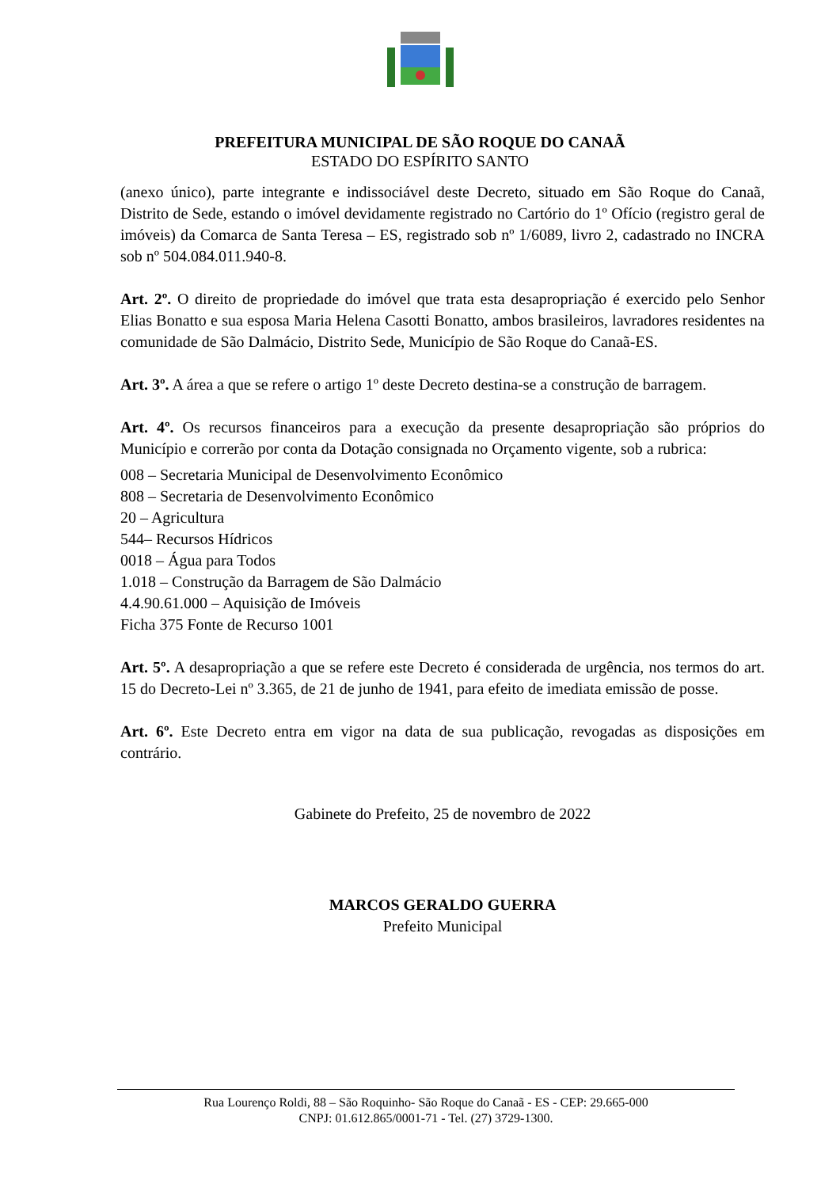PREFEITURA MUNICIPAL DE SÃO ROQUE DO CANAÃ
ESTADO DO ESPÍRITO SANTO
(anexo único), parte integrante e indissociável deste Decreto, situado em São Roque do Canaã, Distrito de Sede, estando o imóvel devidamente registrado no Cartório do 1º Ofício (registro geral de imóveis) da Comarca de Santa Teresa – ES, registrado sob nº 1/6089, livro 2, cadastrado no INCRA sob nº 504.084.011.940-8.
Art. 2º. O direito de propriedade do imóvel que trata esta desapropriação é exercido pelo Senhor Elias Bonatto e sua esposa Maria Helena Casotti Bonatto, ambos brasileiros, lavradores residentes na comunidade de São Dalmácio, Distrito Sede, Município de São Roque do Canaã-ES.
Art. 3º. A área a que se refere o artigo 1º deste Decreto destina-se a construção de barragem.
Art. 4º. Os recursos financeiros para a execução da presente desapropriação são próprios do Município e correrão por conta da Dotação consignada no Orçamento vigente, sob a rubrica:
008 – Secretaria Municipal de Desenvolvimento Econômico
808 – Secretaria de Desenvolvimento Econômico
20 – Agricultura
544– Recursos Hídricos
0018 – Água para Todos
1.018 – Construção da Barragem de São Dalmácio
4.4.90.61.000 – Aquisição de Imóveis
Ficha 375 Fonte de Recurso 1001
Art. 5º. A desapropriação a que se refere este Decreto é considerada de urgência, nos termos do art. 15 do Decreto-Lei nº 3.365, de 21 de junho de 1941, para efeito de imediata emissão de posse.
Art. 6º. Este Decreto entra em vigor na data de sua publicação, revogadas as disposições em contrário.
Gabinete do Prefeito, 25 de novembro de 2022
MARCOS GERALDO GUERRA
Prefeito Municipal
Rua Lourenço Roldi, 88 – São Roquinho- São Roque do Canaã - ES - CEP: 29.665-000
CNPJ: 01.612.865/0001-71 - Tel. (27) 3729-1300.